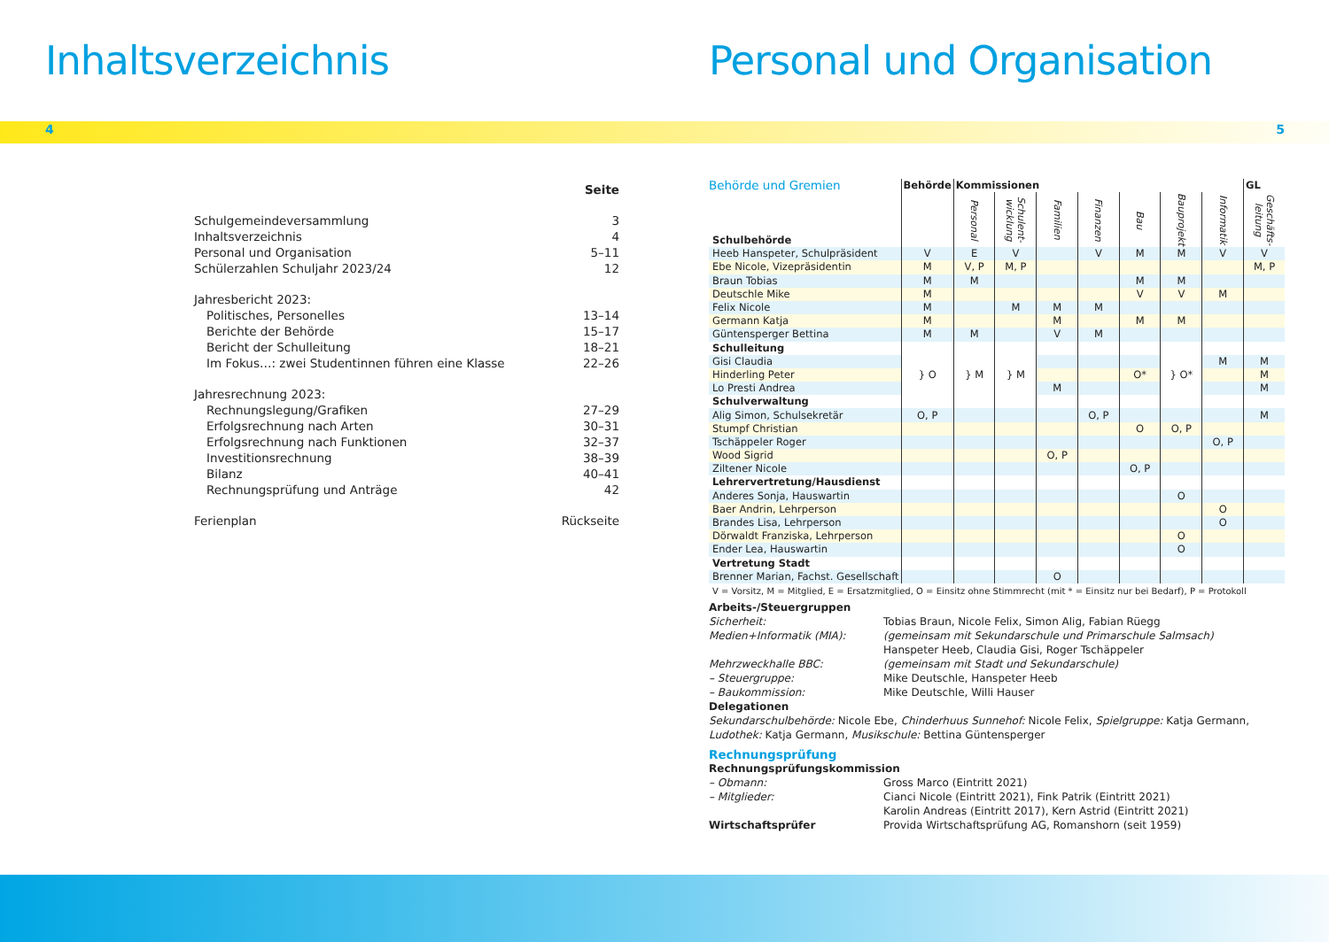Inhaltsverzeichnis
4
| | Seite |
| Schulgemeindeversammlung | 3 |
| Inhaltsverzeichnis | 4 |
| Personal und Organisation | 5–11 |
| Schülerzahlen Schuljahr 2023/24 | 12 |
| Jahresbericht 2023: | |
| Politisches, Personelles | 13–14 |
| Berichte der Behörde | 15–17 |
| Bericht der Schulleitung | 18–21 |
| Im Fokus…: zwei Studentinnen führen eine Klasse | 22–26 |
| Jahresrechnung 2023: | |
| Rechnungslegung/Grafiken | 27–29 |
| Erfolgsrechnung nach Arten | 30–31 |
| Erfolgsrechnung nach Funktionen | 32–37 |
| Investitionsrechnung | 38–39 |
| Bilanz | 40–41 |
| Rechnungsprüfung und Anträge | 42 |
| Ferienplan | Rückseite |
Personal und Organisation
5
| Behörde und Gremien | Behörde | Kommissionen | | | | | | | GL |
| --- | --- | --- | --- | --- | --- | --- | --- | --- | --- |
| Schulbehörde | | Personal | Schulent- wicklung | Familien | Finanzen | Bau | Bauprojekt | Informatik | Geschäfts- leitung |
| Heeb Hanspeter, Schulpräsident | V | E | V | | V | M | M | V | V |
| Ebe Nicole, Vizepräsidentin | M | V, P | M, P | | | | | | M, P |
| Braun Tobias | M | M | | | | M | M | | |
| Deutschle Mike | M | | | | | V | V | M | |
| Felix Nicole | M | | M | M | M | | | | |
| Germann Katja | M | | | M | | M | M | | |
| Güntensperger Bettina | M | M | | V | M | | | | |
| Schulleitung | | | | | | | | | |
| Gisi Claudia | } O | } M | } M | | | | } O* | M | M |
| Hinderling Peter | | | | | | O* | | | M |
| Lo Presti Andrea | | | | M | | | | | M |
| Schulverwaltung | | | | | | | | | |
| Alig Simon, Schulsekretär | O, P | | | | O, P | | | | M |
| Stumpf Christian | | | | | | O | O, P | | |
| Tschäppeler Roger | | | | | | | | O, P | |
| Wood Sigrid | | | | O, P | | | | | |
| Ziltener Nicole | | | | | | O, P | | | |
| Lehrervertretung/Hausdienst | | | | | | | | | |
| Anderes Sonja, Hauswartin | | | | | | | O | | |
| Baer Andrin, Lehrperson | | | | | | | | O | |
| Brandes Lisa, Lehrperson | | | | | | | | O | |
| Dörwaldt Franziska, Lehrperson | | | | | | | O | | |
| Ender Lea, Hauswartin | | | | | | | O | | |
| Vertretung Stadt | | | | | | | | | |
| Brenner Marian, Fachst. Gesellschaft | | | | O | | | | | |
V = Vorsitz, M = Mitglied, E = Ersatzmitglied, O = Einsitz ohne Stimmrecht (mit * = Einsitz nur bei Bedarf), P = Protokoll
Arbeits-/Steuergruppen
Sicherheit:
Tobias Braun, Nicole Felix, Simon Alig, Fabian Rüegg
Medien+Informatik (MIA):
(gemeinsam mit Sekundarschule und Primarschule Salmsach)
Hanspeter Heeb, Claudia Gisi, Roger Tschäppeler
Mehrzweckhalle BBC:
(gemeinsam mit Stadt und Sekundarschule)
– Steuergruppe:
Mike Deutschle, Hanspeter Heeb
– Baukommission:
Mike Deutschle, Willi Hauser
Delegationen
Sekundarschulbehörde: Nicole Ebe, Chinderhuus Sunnehof: Nicole Felix, Spielgruppe: Katja Germann,
Ludothek: Katja Germann, Musikschule: Bettina Güntensperger
Rechnungsprüfung
Rechnungsprüfungskommission
– Obmann:
Gross Marco (Eintritt 2021)
– Mitglieder:
Cianci Nicole (Eintritt 2021), Fink Patrik (Eintritt 2021)
Karolin Andreas (Eintritt 2017), Kern Astrid (Eintritt 2021)
Wirtschaftsprüfer
Provida Wirtschaftsprüfung AG, Romanshorn (seit 1959)